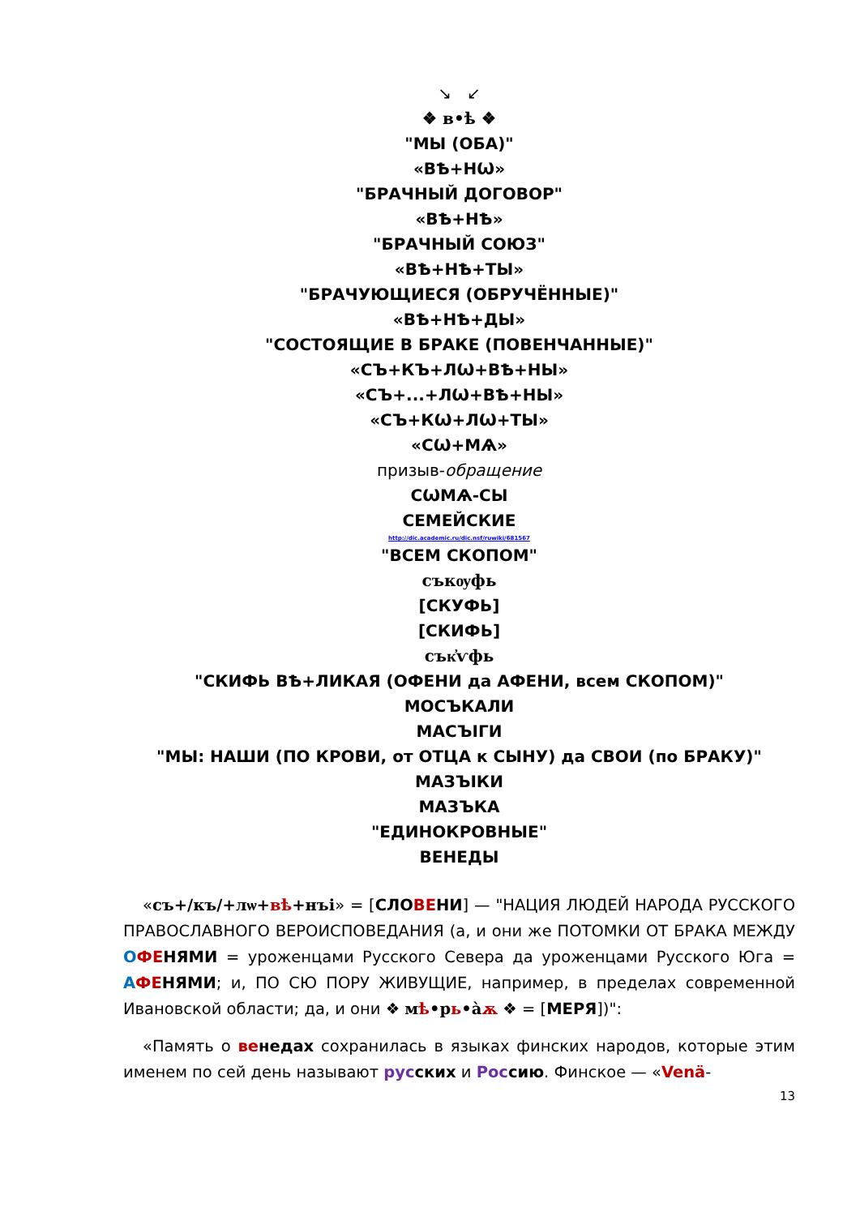↘ ↙
❖ в•ѣ ❖
"МЫ (ОБА)"
«ВѢ+НѠ»
"БРАЧНЫЙ ДОГОВОР"
«ВѢ+НѢ»
"БРАЧНЫЙ СОЮЗ"
«ВѢ+НѢ+ТЫ»
"БРАЧУЮЩИЕСЯ (ОБРУЧЁННЫЕ)"
«ВѢ+НѢ+ДЫ»
"СОСТОЯЩИЕ В БРАКЕ (ПОВЕНЧАННЫЕ)"
«СЪ+КЪ+ЛѠ+ВѢ+НЫ»
«СЪ+...+ЛѠ+ВѢ+НЫ»
«СЪ+КѠ+ЛѠ+ТЫ»
«СѠ+МѦ»
призыв-обращение
СѠМѦ-СЫ
СЕМЕЙСКИЕ
http://dic.academic.ru/dic.nsf/ruwiki/681567
"ВСЕМ СКОПОМ"
съкѹфь
[СКУФЬ]
[СКИФЬ]
сък҆ѵфь
"СКИФЬ ВѢ+ЛИКАЯ (ОФЕНИ да АФЕНИ, всем СКОПОМ)"
МОСЪКАЛИ
МАСЪІГИ
"МЫ: НАШИ (ПО КРОВИ, от ОТЦА к СЫНУ) да СВОИ (по БРАКУ)"
МАЗЪІКИ
МАЗЪКА
"ЕДИНОКРОВНЫЕ"
ВЕНЕДЫ
«съ+/къ/+лѡ+вѣ+нъі» = [СЛОВЕНИ] — "НАЦИЯ ЛЮДЕЙ НАРОДА РУССКОГО ПРАВОСЛАВНОГО ВЕРОИСПОВЕДАНИЯ (а, и они же ПОТОМКИ ОТ БРАКА МЕЖДУ ОФЕ НЯМИ = уроженцами Русского Севера да уроженцами Русского Юга = АФЕ НЯМИ; и, ПО СЮ ПОРУ ЖИВУЩИЕ, например, в пределах современной Ивановской области; да, и они ❖ мѣ•рь•а̀ѫ ❖ = [МЕРЯ])":
«Память о ве недах сохранилась в языках финских народов, которые этим именем по сей день называют рус ских и Рос сию. Финское — «Venä-
13